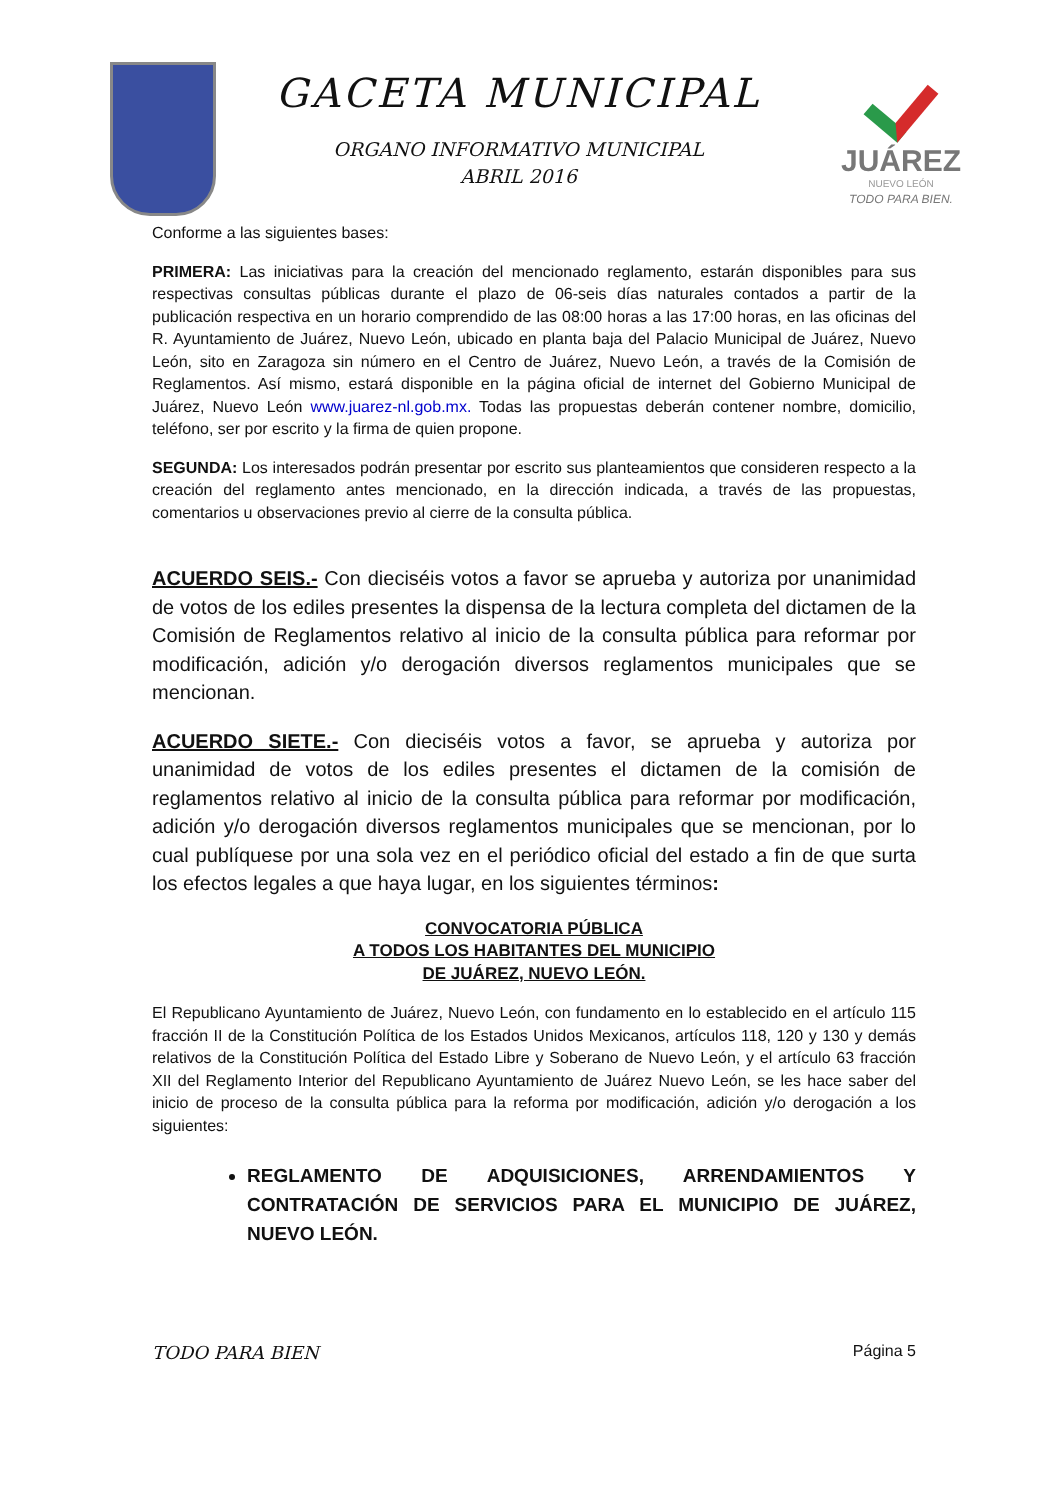GACETA MUNICIPAL
ORGANO INFORMATIVO MUNICIPAL
ABRIL 2016
JUÁREZ
NUEVO LEÓN
TODO PARA BIEN.
Conforme a las siguientes bases:
PRIMERA: Las iniciativas para la creación del mencionado reglamento, estarán disponibles para sus respectivas consultas públicas durante el plazo de 06-seis días naturales contados a partir de la publicación respectiva en un horario comprendido de las 08:00 horas a las 17:00 horas, en las oficinas del R. Ayuntamiento de Juárez, Nuevo León, ubicado en planta baja del Palacio Municipal de Juárez, Nuevo León, sito en Zaragoza sin número en el Centro de Juárez, Nuevo León, a través de la Comisión de Reglamentos. Así mismo, estará disponible en la página oficial de internet del Gobierno Municipal de Juárez, Nuevo León www.juarez-nl.gob.mx. Todas las propuestas deberán contener nombre, domicilio, teléfono, ser por escrito y la firma de quien propone.
SEGUNDA: Los interesados podrán presentar por escrito sus planteamientos que consideren respecto a la creación del reglamento antes mencionado, en la dirección indicada, a través de las propuestas, comentarios u observaciones previo al cierre de la consulta pública.
ACUERDO SEIS.- Con dieciséis votos a favor se aprueba y autoriza por unanimidad de votos de los ediles presentes la dispensa de la lectura completa del dictamen de la Comisión de Reglamentos relativo al inicio de la consulta pública para reformar por modificación, adición y/o derogación diversos reglamentos municipales que se mencionan.
ACUERDO SIETE.- Con dieciséis votos a favor, se aprueba y autoriza por unanimidad de votos de los ediles presentes el dictamen de la comisión de reglamentos relativo al inicio de la consulta pública para reformar por modificación, adición y/o derogación diversos reglamentos municipales que se mencionan, por lo cual publíquese por una sola vez en el periódico oficial del estado a fin de que surta los efectos legales a que haya lugar, en los siguientes términos:
CONVOCATORIA PÚBLICA
A TODOS LOS HABITANTES DEL MUNICIPIO
DE JUÁREZ, NUEVO LEÓN.
El Republicano Ayuntamiento de Juárez, Nuevo León, con fundamento en lo establecido en el artículo 115 fracción II de la Constitución Política de los Estados Unidos Mexicanos, artículos 118, 120 y 130 y demás relativos de la Constitución Política del Estado Libre y Soberano de Nuevo León, y el artículo 63 fracción XII del Reglamento Interior del Republicano Ayuntamiento de Juárez Nuevo León, se les hace saber del inicio de proceso de la consulta pública para la reforma por modificación, adición y/o derogación a los siguientes:
REGLAMENTO DE ADQUISICIONES, ARRENDAMIENTOS Y CONTRATACIÓN DE SERVICIOS PARA EL MUNICIPIO DE JUÁREZ, NUEVO LEÓN.
TODO PARA BIEN Página 5